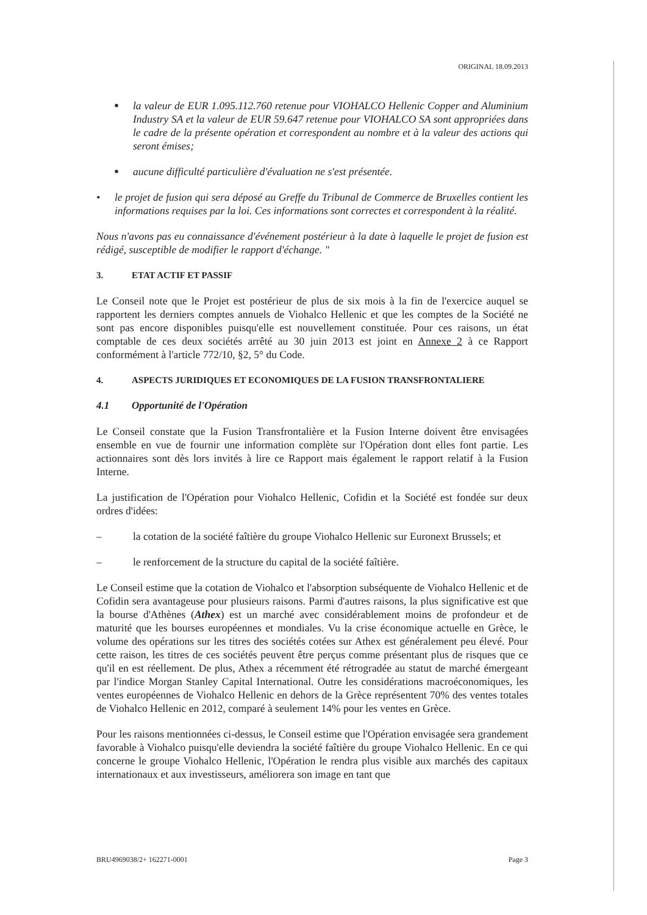ORIGINAL 18.09.2013
■ la valeur de EUR 1.095.112.760 retenue pour VIOHALCO Hellenic Copper and Aluminium Industry SA et la valeur de EUR 59.647 retenue pour VIOHALCO SA sont appropriées dans le cadre de la présente opération et correspondent au nombre et à la valeur des actions qui seront émises;
■ aucune difficulté particulière d'évaluation ne s'est présentée.
• le projet de fusion qui sera déposé au Greffe du Tribunal de Commerce de Bruxelles contient les informations requises par la loi. Ces informations sont correctes et correspondent à la réalité.
Nous n'avons pas eu connaissance d'événement postérieur à la date à laquelle le projet de fusion est rédigé, susceptible de modifier le rapport d'échange. "
3. ETAT ACTIF ET PASSIF
Le Conseil note que le Projet est postérieur de plus de six mois à la fin de l'exercice auquel se rapportent les derniers comptes annuels de Viohalco Hellenic et que les comptes de la Société ne sont pas encore disponibles puisqu'elle est nouvellement constituée. Pour ces raisons, un état comptable de ces deux sociétés arrêté au 30 juin 2013 est joint en Annexe 2 à ce Rapport conformément à l'article 772/10, §2, 5° du Code.
4. ASPECTS JURIDIQUES ET ECONOMIQUES DE LA FUSION TRANSFRONTALIERE
4.1 Opportunité de l'Opération
Le Conseil constate que la Fusion Transfrontalière et la Fusion Interne doivent être envisagées ensemble en vue de fournir une information complète sur l'Opération dont elles font partie. Les actionnaires sont dès lors invités à lire ce Rapport mais également le rapport relatif à la Fusion Interne.
La justification de l'Opération pour Viohalco Hellenic, Cofidin et la Société est fondée sur deux ordres d'idées:
– la cotation de la société faîtière du groupe Viohalco Hellenic sur Euronext Brussels; et
– le renforcement de la structure du capital de la société faîtière.
Le Conseil estime que la cotation de Viohalco et l'absorption subséquente de Viohalco Hellenic et de Cofidin sera avantageuse pour plusieurs raisons. Parmi d'autres raisons, la plus significative est que la bourse d'Athènes (Athex) est un marché avec considérablement moins de profondeur et de maturité que les bourses européennes et mondiales. Vu la crise économique actuelle en Grèce, le volume des opérations sur les titres des sociétés cotées sur Athex est généralement peu élevé. Pour cette raison, les titres de ces sociétés peuvent être perçus comme présentant plus de risques que ce qu'il en est réellement. De plus, Athex a récemment été rétrogradée au statut de marché émergeant par l'indice Morgan Stanley Capital International. Outre les considérations macroéconomiques, les ventes européennes de Viohalco Hellenic en dehors de la Grèce représentent 70% des ventes totales de Viohalco Hellenic en 2012, comparé à seulement 14% pour les ventes en Grèce.
Pour les raisons mentionnées ci-dessus, le Conseil estime que l'Opération envisagée sera grandement favorable à Viohalco puisqu'elle deviendra la société faîtière du groupe Viohalco Hellenic. En ce qui concerne le groupe Viohalco Hellenic, l'Opération le rendra plus visible aux marchés des capitaux internationaux et aux investisseurs, améliorera son image en tant que
BRU4969038/2+ 162271-0001 Page 3